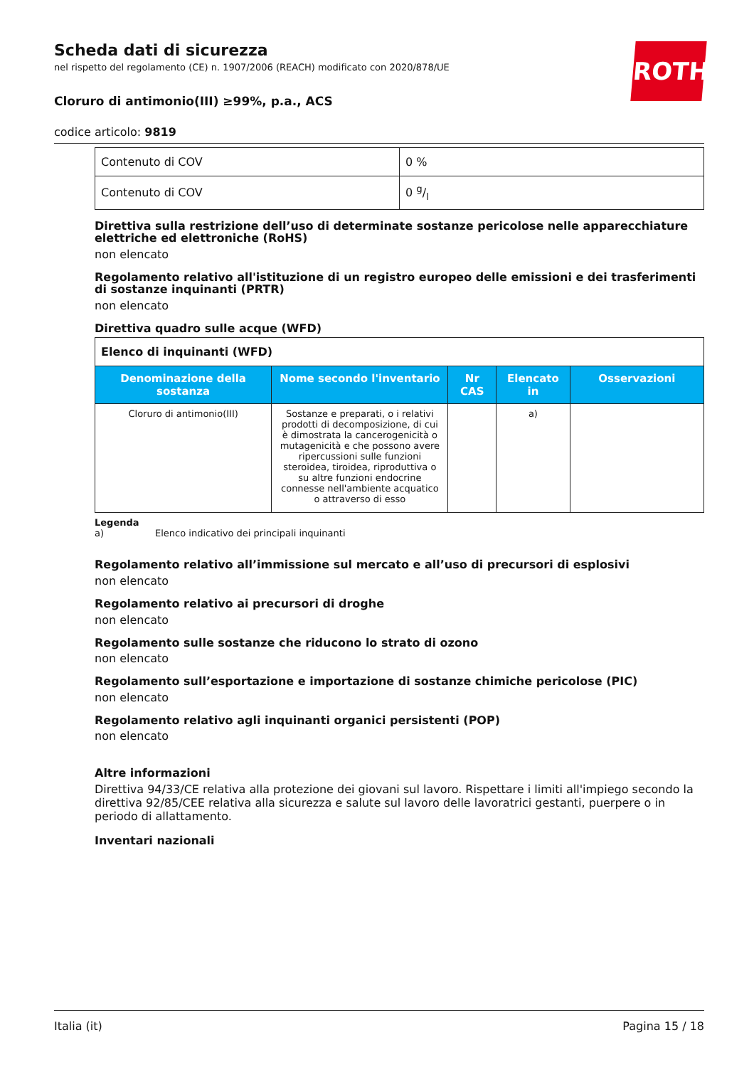ROTH
Scheda dati di sicurezza
nel rispetto del regolamento (CE) n. 1907/2006 (REACH) modificato con 2020/878/UE
Cloruro di antimonio(III) ≥99%, p.a., ACS
codice articolo: 9819
| Contenuto di COV | 0 % |
| Contenuto di COV | 0 g/l |
Direttiva sulla restrizione dell’uso di determinate sostanze pericolose nelle apparecchiature elettriche ed elettroniche (RoHS)
non elencato
Regolamento relativo all'istituzione di un registro europeo delle emissioni e dei trasferimenti di sostanze inquinanti (PRTR)
non elencato
Direttiva quadro sulle acque (WFD)
| Elenco di inquinanti (WFD) | | | | |
| Denominazione della sostanza | Nome secondo l'inventario | Nr CAS | Elencato in | Osservazioni |
| Cloruro di antimonio(III) | Sostanze e preparati, o i relativi prodotti di decomposizione, di cui è dimostrata la cancerogenicità o mutagenicità e che possono avere ripercussioni sulle funzioni steroidea, tiroidea, riproduttiva o su altre funzioni endocrine connesse nell'ambiente acquatico o attraverso di esso | | a) | |
Legenda
a) Elenco indicativo dei principali inquinanti
Regolamento relativo all’immissione sul mercato e all’uso di precursori di esplosivi
non elencato
Regolamento relativo ai precursori di droghe
non elencato
Regolamento sulle sostanze che riducono lo strato di ozono
non elencato
Regolamento sull’esportazione e importazione di sostanze chimiche pericolose (PIC)
non elencato
Regolamento relativo agli inquinanti organici persistenti (POP)
non elencato
Altre informazioni
Direttiva 94/33/CE relativa alla protezione dei giovani sul lavoro. Rispettare i limiti all'impiego secondo la direttiva 92/85/CEE relativa alla sicurezza e salute sul lavoro delle lavoratrici gestanti, puerpere o in periodo di allattamento.
Inventari nazionali
Italia (it) Pagina 15 / 18